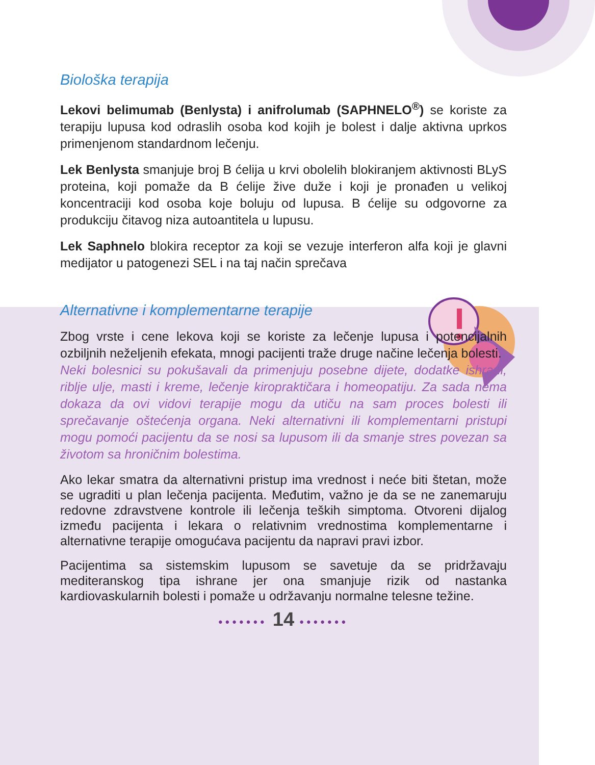Biološka terapija
Lekovi belimumab (Benlysta) i anifrolumab (SAPHNELO<sup>®</sup>) se koriste za terapiju lupusa kod odraslih osoba kod kojih je bolest i dalje aktivna uprkos primenjenom standardnom lečenju.
Lek Benlysta smanjuje broj B ćelija u krvi obolelih blokiranjem aktivnosti BLyS proteina, koji pomaže da B ćelije žive duže i koji je pronađen u velikoj koncentraciji kod osoba koje boluju od lupusa. B ćelije su odgovorne za produkciju čitavog niza autoantitela u lupusu.
Lek Saphnelo blokira receptor za koji se vezuje interferon alfa koji je glavni medijator u patogenezi SEL i na taj način sprečava
Alternativne i komplementarne terapije
Zbog vrste i cene lekova koji se koriste za lečenje lupusa i potencijalnih ozbiljnih neželjenih efekata, mnogi pacijenti traže druge načine lečenja bolesti.
Neki bolesnici su pokušavali da primenjuju posebne dijete, dodatke ishrani, riblje ulje, masti i kreme, lečenje kiropraktičara i homeopatiju. Za sada nema dokaza da ovi vidovi terapije mogu da utiču na sam proces bolesti ili sprečavanje oštećenja organa. Neki alternativni ili komplementarni pristupi mogu pomoći pacijentu da se nosi sa lupusom ili da smanje stres povezan sa životom sa hroničnim bolestima.
Ako lekar smatra da alternativni pristup ima vrednost i neće biti štetan, može se ugraditi u plan lečenja pacijenta. Međutim, važno je da se ne zanemaruju redovne zdravstvene kontrole ili lečenja teških simptoma. Otvoreni dijalog između pacijenta i lekara o relativnim vrednostima komplementarne i alternativne terapije omogućava pacijentu da napravi pravi izbor.
Pacijentima sa sistemskim lupusom se savetuje da se pridržavaju mediteranskog tipa ishrane jer ona smanjuje rizik od nastanka kardiovaskularnih bolesti i pomaže u održavanju normalne telesne težine.
••••••• 14 •••••••